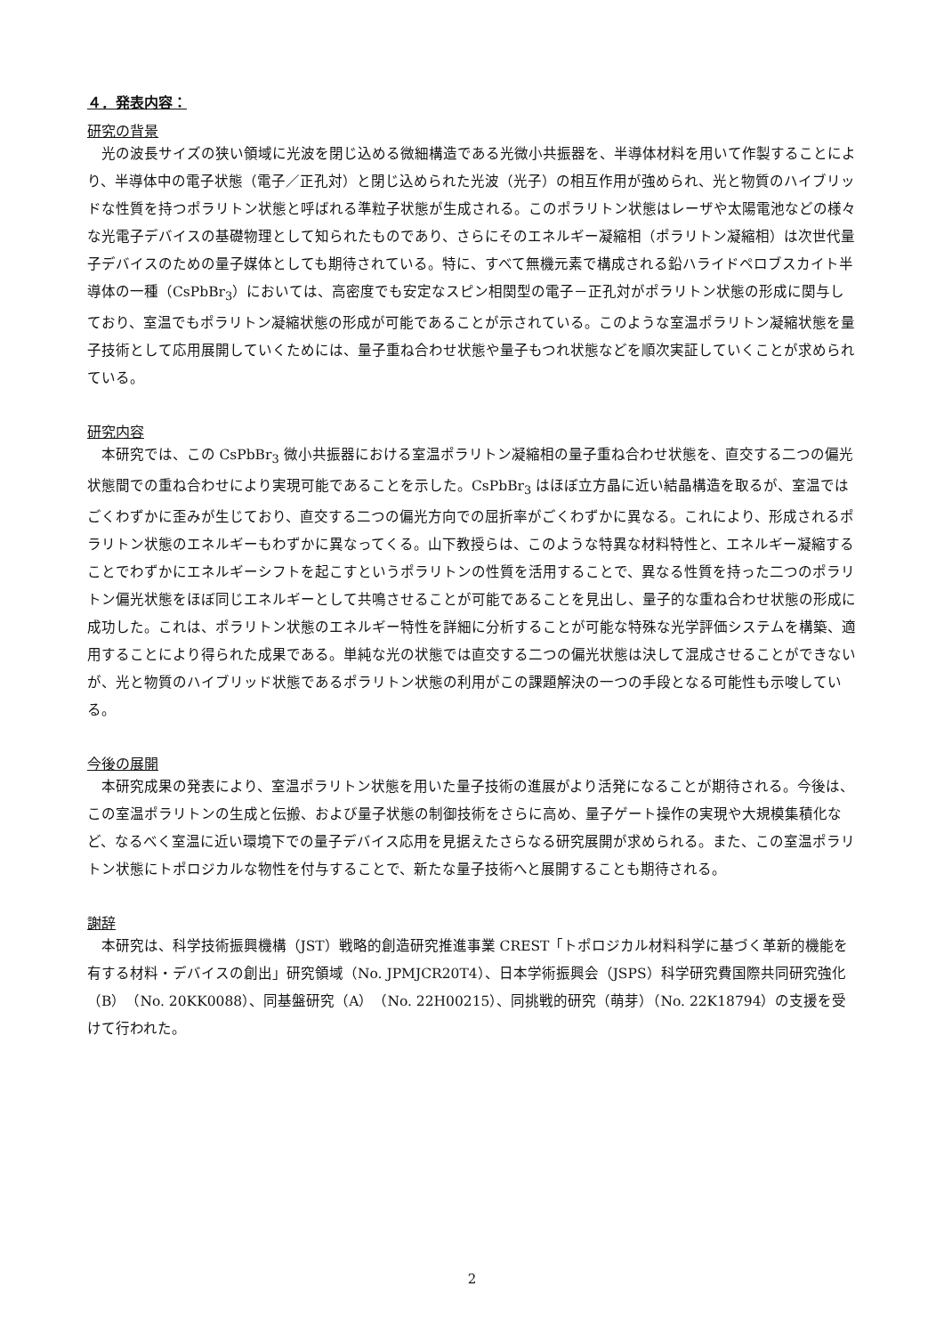４．発表内容：
研究の背景
光の波長サイズの狭い領域に光波を閉じ込める微細構造である光微小共振器を、半導体材料を用いて作製することにより、半導体中の電子状態（電子／正孔対）と閉じ込められた光波（光子）の相互作用が強められ、光と物質のハイブリッドな性質を持つポラリトン状態と呼ばれる準粒子状態が生成される。このポラリトン状態はレーザや太陽電池などの様々な光電子デバイスの基礎物理として知られたものであり、さらにそのエネルギー凝縮相（ポラリトン凝縮相）は次世代量子デバイスのための量子媒体としても期待されている。特に、すべて無機元素で構成される鉛ハライドペロブスカイト半導体の一種（CsPbBr<sub>3</sub>）においては、高密度でも安定なスピン相関型の電子－正孔対がポラリトン状態の形成に関与しており、室温でもポラリトン凝縮状態の形成が可能であることが示されている。このような室温ポラリトン凝縮状態を量子技術として応用展開していくためには、量子重ね合わせ状態や量子もつれ状態などを順次実証していくことが求められている。
研究内容
本研究では、この CsPbBr<sub>3</sub> 微小共振器における室温ポラリトン凝縮相の量子重ね合わせ状態を、直交する二つの偏光状態間での重ね合わせにより実現可能であることを示した。CsPbBr<sub>3</sub> はほぼ立方晶に近い結晶構造を取るが、室温ではごくわずかに歪みが生じており、直交する二つの偏光方向での屈折率がごくわずかに異なる。これにより、形成されるポラリトン状態のエネルギーもわずかに異なってくる。山下教授らは、このような特異な材料特性と、エネルギー凝縮することでわずかにエネルギーシフトを起こすというポラリトンの性質を活用することで、異なる性質を持った二つのポラリトン偏光状態をほぼ同じエネルギーとして共鳴させることが可能であることを見出し、量子的な重ね合わせ状態の形成に成功した。これは、ポラリトン状態のエネルギー特性を詳細に分析することが可能な特殊な光学評価システムを構築、適用することにより得られた成果である。単純な光の状態では直交する二つの偏光状態は決して混成させることができないが、光と物質のハイブリッド状態であるポラリトン状態の利用がこの課題解決の一つの手段となる可能性も示唆している。
今後の展開
本研究成果の発表により、室温ポラリトン状態を用いた量子技術の進展がより活発になることが期待される。今後は、この室温ポラリトンの生成と伝搬、および量子状態の制御技術をさらに高め、量子ゲート操作の実現や大規模集積化など、なるべく室温に近い環境下での量子デバイス応用を見据えたさらなる研究展開が求められる。また、この室温ポラリトン状態にトポロジカルな物性を付与することで、新たな量子技術へと展開することも期待される。
謝辞
本研究は、科学技術振興機構（JST）戦略的創造研究推進事業 CREST「トポロジカル材料科学に基づく革新的機能を有する材料・デバイスの創出」研究領域（No. JPMJCR20T4）、日本学術振興会（JSPS）科学研究費国際共同研究強化（B）（No. 20KK0088）、同基盤研究（A）（No. 22H00215）、同挑戦的研究（萌芽）（No. 22K18794）の支援を受けて行われた。
2